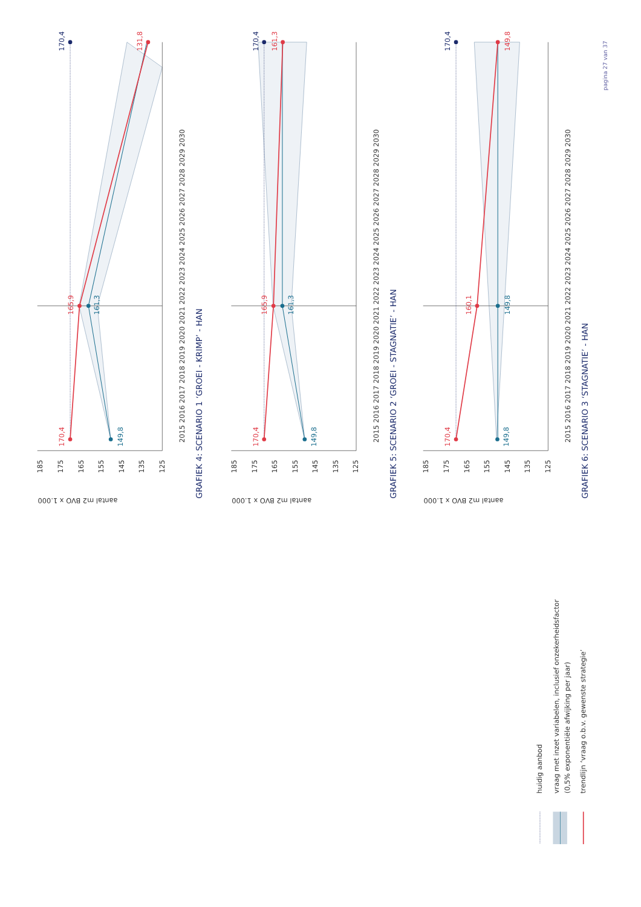170,4
131,8
165,9
161,3
170,4
149,8
aantal m2 BVO x 1.000
185
175
165
155
145
135
125
2015 2016 2017 2018 2019 2020 2021 2022 2023 2024 2025 2026 2027 2028 2029 2030
GRAFIEK 4: SCENARIO 1 ‘GROEI - KRIMP’ - HAN
170,4
161,3
165,9
161,3
170,4
149,8
aantal m2 BVO x 1.000
185
175
165
155
145
135
125
2015 2016 2017 2018 2019 2020 2021 2022 2023 2024 2025 2026 2027 2028 2029 2030
GRAFIEK 5: SCENARIO 2 ‘GROEI - STAGNATIE’ - HAN
170,4
149,8
160,1
149,8
170,4
149,8
aantal m2 BVO x 1.000
185
175
165
155
145
135
125
2015 2016 2017 2018 2019 2020 2021 2022 2023 2024 2025 2026 2027 2028 2029 2030
GRAFIEK 6: SCENARIO 3 ‘STAGNATIE’ - HAN
pagina 27 van 37
huidig aanbod
vraag met inzet variabelen, inclusief onzekerheidsfactor
(0,5% exponentiële afwijking per jaar)
trendlijn ‘vraag o.b.v. gewenste strategie’